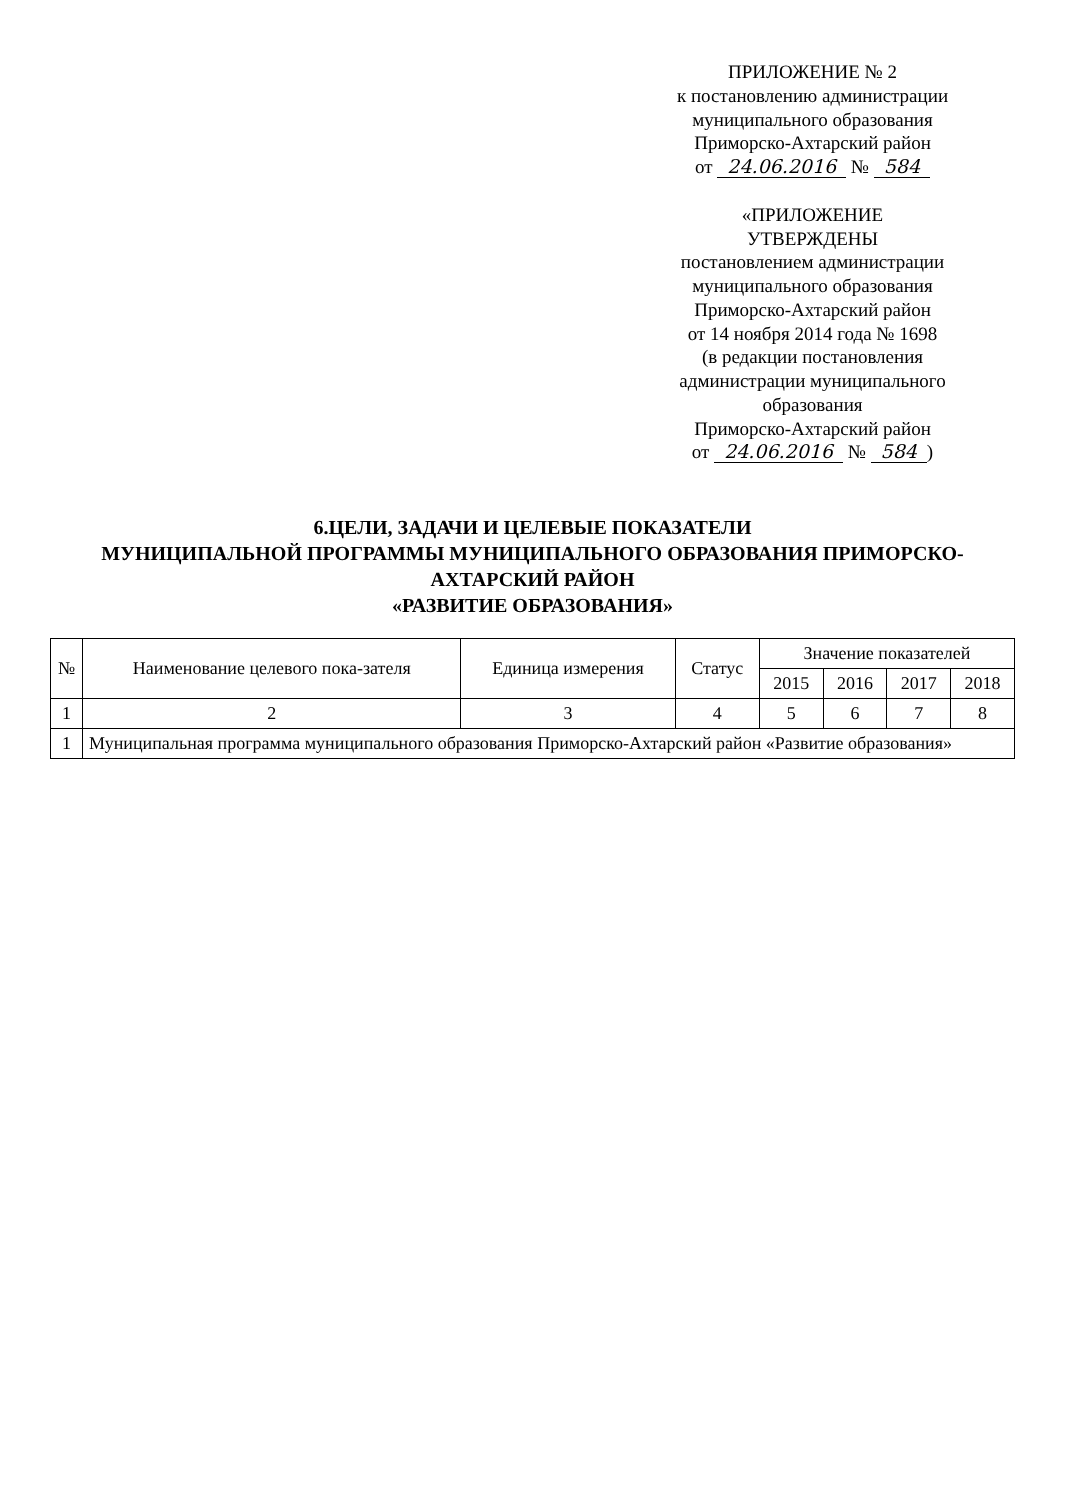ПРИЛОЖЕНИЕ № 2
к постановлению администрации
муниципального образования
Приморско-Ахтарский район
от 24.06.2016 № 584
«ПРИЛОЖЕНИЕ
УТВЕРЖДЕНЫ
постановлением администрации
муниципального образования
Приморско-Ахтарский район
от 14 ноября 2014 года № 1698
(в редакции постановления
администрации муниципального
образования
Приморско-Ахтарский район
от 24.06.2016 № 584)
6.ЦЕЛИ, ЗАДАЧИ И ЦЕЛЕВЫЕ ПОКАЗАТЕЛИ
МУНИЦИПАЛЬНОЙ ПРОГРАММЫ МУНИЦИПАЛЬНОГО ОБРАЗОВАНИЯ ПРИМОРСКО-АХТАРСКИЙ РАЙОН
«РАЗВИТИЕ ОБРАЗОВАНИЯ»
| № | Наименование целевого пока-зателя | Единица измерения | Статус | Значение показателей | | | |
| --- | --- | --- | --- | --- | --- | --- | --- |
| | | | | 2015 | 2016 | 2017 | 2018 |
| 1 | 2 | 3 | 4 | 5 | 6 | 7 | 8 |
| 1 | Муниципальная программа муниципального образования Приморско-Ахтарский район «Развитие образования» | | | | | | |